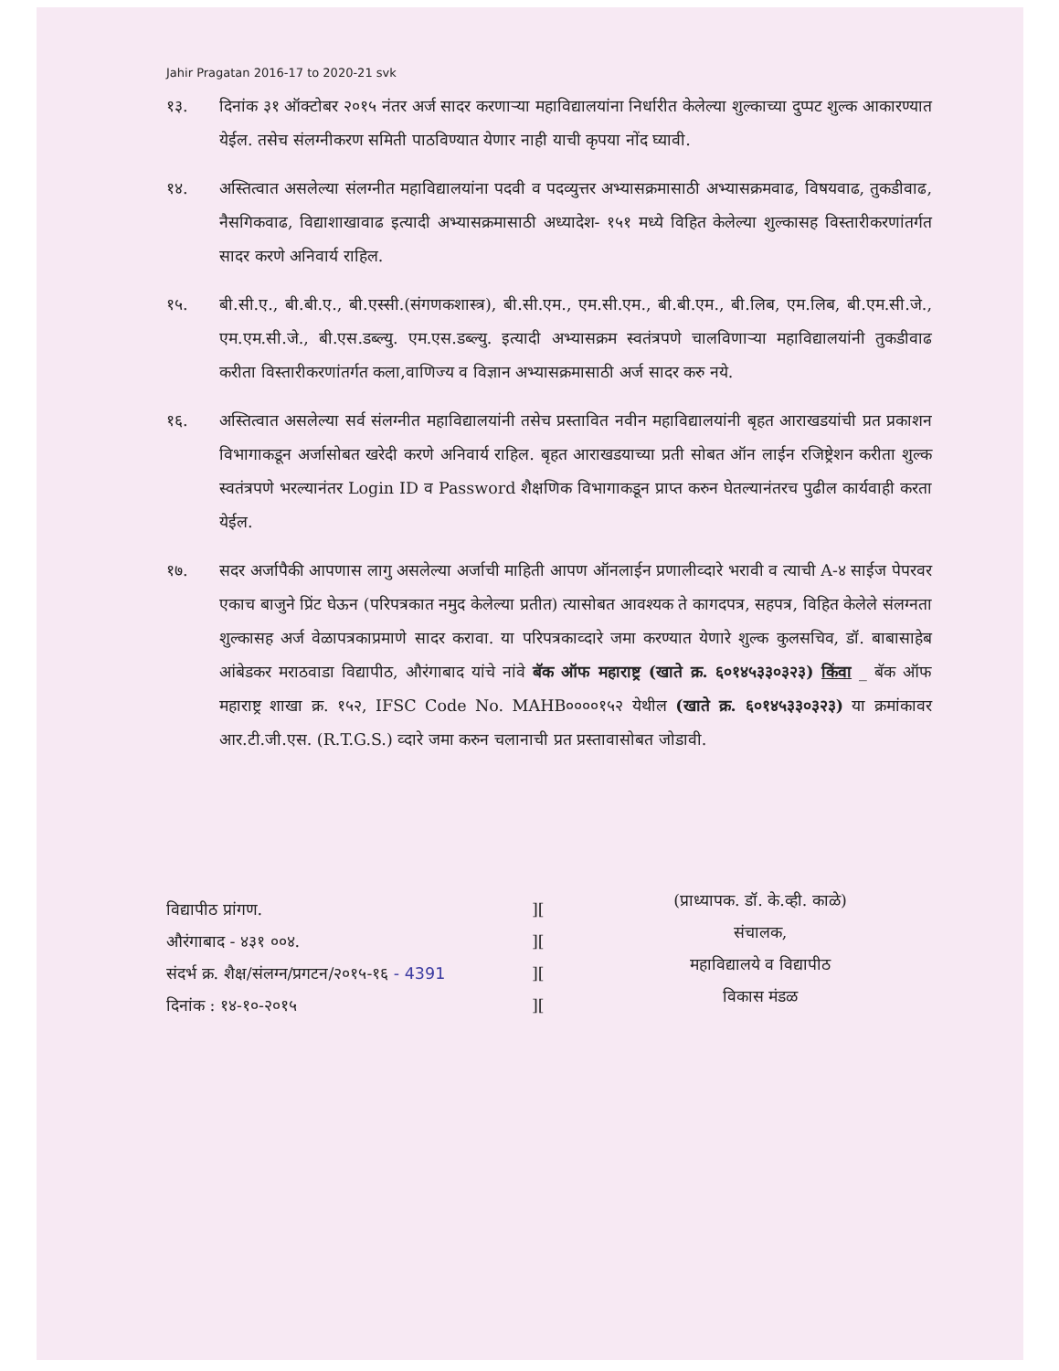Jahir Pragatan 2016-17 to 2020-21 svk
१३. दिनांक ३१ ऑक्टोबर २०१५ नंतर अर्ज सादर करणाऱ्या महाविद्यालयांना निर्धारीत केलेल्या शुल्काच्या दुप्पट शुल्क आकारण्यात येईल. तसेच संलग्नीकरण समिती पाठविण्यात येणार नाही याची कृपया नोंद घ्यावी.
१४. अस्तित्वात असलेल्या संलग्नीत महाविद्यालयांना पदवी व पदव्युत्तर अभ्यासक्रमासाठी अभ्यासक्रमवाढ, विषयवाढ, तुकडीवाढ, नैसगिकवाढ, विद्याशाखावाढ इत्यादी अभ्यासक्रमासाठी अध्यादेश- १५१ मध्ये विहित केलेल्या शुल्कासह विस्तारीकरणांतर्गत सादर करणे अनिवार्य राहिल.
१५. बी.सी.ए., बी.बी.ए., बी.एस्सी.(संगणकशास्त्र), बी.सी.एम., एम.सी.एम., बी.बी.एम., बी.लिब, एम.लिब, बी.एम.सी.जे., एम.एम.सी.जे., बी.एस.डब्ल्यु. एम.एस.डब्ल्यु. इत्यादी अभ्यासक्रम स्वतंत्रपणे चालविणाऱ्या महाविद्यालयांनी तुकडीवाढ करीता विस्तारीकरणांतर्गत कला,वाणिज्य व विज्ञान अभ्यासक्रमासाठी अर्ज सादर करु नये.
१६. अस्तित्वात असलेल्या सर्व संलग्नीत महाविद्यालयांनी तसेच प्रस्तावित नवीन महाविद्यालयांनी बृहत आराखडयांची प्रत प्रकाशन विभागाकडून अर्जासोबत खरेदी करणे अनिवार्य राहिल. बृहत आराखडयाच्या प्रती सोबत ऑन लाईन रजिष्ट्रेशन करीता शुल्क स्वतंत्रपणे भरल्यानंतर Login ID व Password शैक्षणिक विभागाकडून प्राप्त करुन घेतल्यानंतरच पुढील कार्यवाही करता येईल.
१७. सदर अर्जापैकी आपणास लागु असलेल्या अर्जाची माहिती आपण ऑनलाईन प्रणालीव्दारे भरावी व त्याची A-४ साईज पेपरवर एकाच बाजुने प्रिंट घेऊन (परिपत्रकात नमुद केलेल्या प्रतीत) त्यासोबत आवश्यक ते कागदपत्र, सहपत्र, विहित केलेले संलग्नता शुल्कासह अर्ज वेळापत्रकाप्रमाणे सादर करावा. या परिपत्रकाव्दारे जमा करण्यात येणारे शुल्क कुलसचिव, डॉ. बाबासाहेब आंबेडकर मराठवाडा विद्यापीठ, औरंगाबाद यांचे नांवे बॅक ऑफ महाराष्ट्र (खाते क्र. ६०१४५३३०३२३) किंवा _ बॅक ऑफ महाराष्ट्र शाखा क्र. १५२, IFSC Code No. MAHB००००१५२ येथील (खाते क्र. ६०१४५३३०३२३) या क्रमांकावर आर.टी.जी.एस. (R.T.G.S.) व्दारे जमा करुन चलानाची प्रत प्रस्तावासोबत जोडावी.
विद्यापीठ प्रांगण.
औरंगाबाद - ४३१ ००४.
संदर्भ क्र. शैक्ष/संलग्न/प्रगटन/२०१५-१६ - 4391
दिनांक : १४-१०-२०१५
][
][
][
][
(प्राध्यापक. डॉ. के.व्ही. काळे)
संचालक,
महाविद्यालये व विद्यापीठ
विकास मंडळ